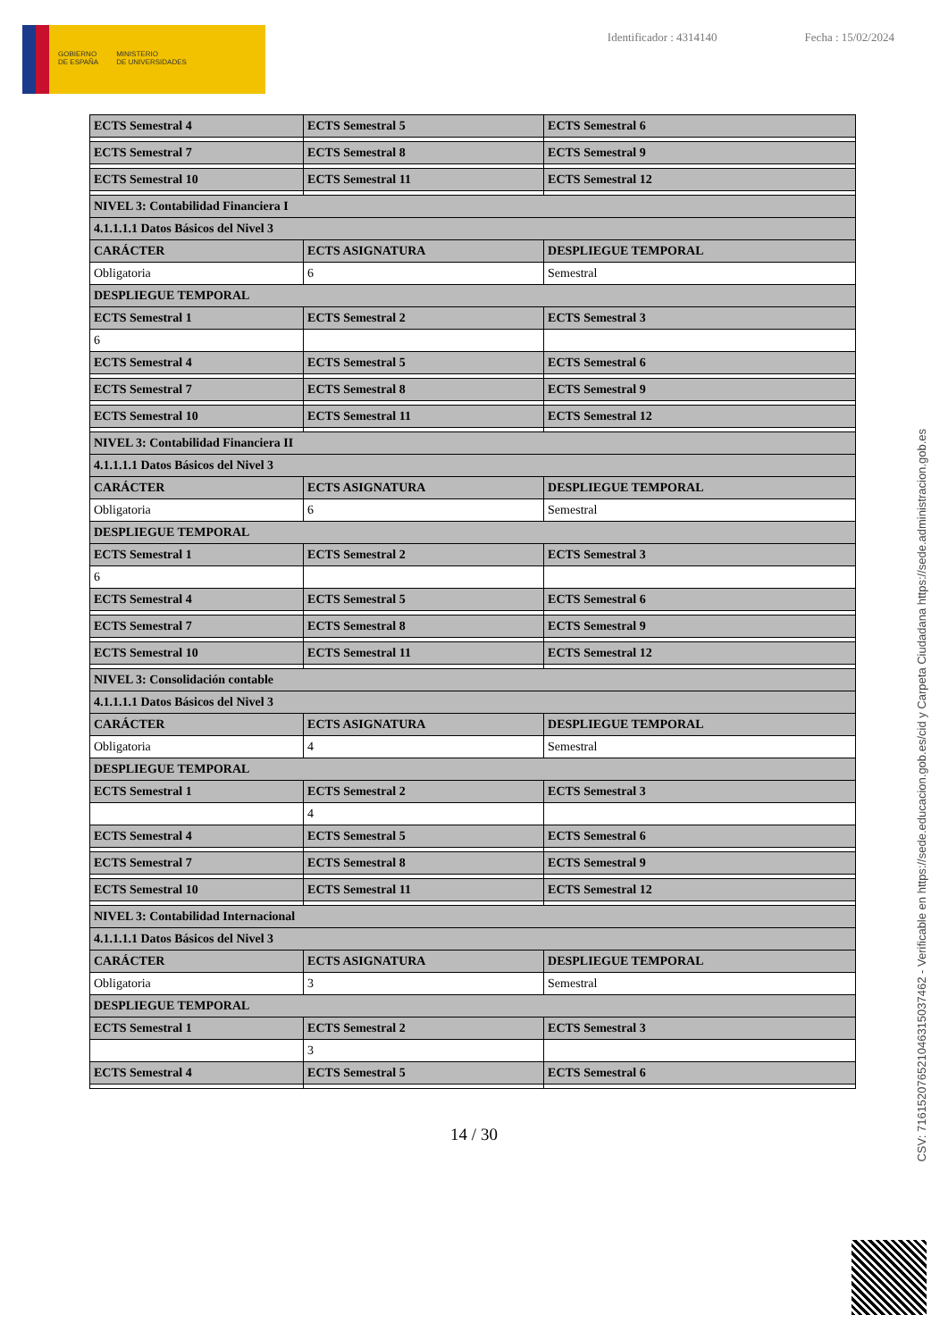GOBIERNO
DE ESPAÑA
MINISTERIO
DE UNIVERSIDADES
Identificador : 4314140 Fecha : 15/02/2024
| ECTS Semestral 4 | ECTS Semestral 5 | ECTS Semestral 6 |
| ECTS Semestral 7 | ECTS Semestral 8 | ECTS Semestral 9 |
| ECTS Semestral 10 | ECTS Semestral 11 | ECTS Semestral 12 |
| NIVEL 3: Contabilidad Financiera I | | |
| 4.1.1.1.1 Datos Básicos del Nivel 3 | | |
| CARÁCTER | ECTS ASIGNATURA | DESPLIEGUE TEMPORAL |
| Obligatoria | 6 | Semestral |
| DESPLIEGUE TEMPORAL | | |
| ECTS Semestral 1 | ECTS Semestral 2 | ECTS Semestral 3 |
| 6 | | |
| ECTS Semestral 4 | ECTS Semestral 5 | ECTS Semestral 6 |
| ECTS Semestral 7 | ECTS Semestral 8 | ECTS Semestral 9 |
| ECTS Semestral 10 | ECTS Semestral 11 | ECTS Semestral 12 |
| NIVEL 3: Contabilidad Financiera II | | |
| 4.1.1.1.1 Datos Básicos del Nivel 3 | | |
| CARÁCTER | ECTS ASIGNATURA | DESPLIEGUE TEMPORAL |
| Obligatoria | 6 | Semestral |
| DESPLIEGUE TEMPORAL | | |
| ECTS Semestral 1 | ECTS Semestral 2 | ECTS Semestral 3 |
| 6 | | |
| ECTS Semestral 4 | ECTS Semestral 5 | ECTS Semestral 6 |
| ECTS Semestral 7 | ECTS Semestral 8 | ECTS Semestral 9 |
| ECTS Semestral 10 | ECTS Semestral 11 | ECTS Semestral 12 |
| NIVEL 3: Consolidación contable | | |
| 4.1.1.1.1 Datos Básicos del Nivel 3 | | |
| CARÁCTER | ECTS ASIGNATURA | DESPLIEGUE TEMPORAL |
| Obligatoria | 4 | Semestral |
| DESPLIEGUE TEMPORAL | | |
| ECTS Semestral 1 | ECTS Semestral 2 | ECTS Semestral 3 |
| | 4 | |
| ECTS Semestral 4 | ECTS Semestral 5 | ECTS Semestral 6 |
| ECTS Semestral 7 | ECTS Semestral 8 | ECTS Semestral 9 |
| ECTS Semestral 10 | ECTS Semestral 11 | ECTS Semestral 12 |
| NIVEL 3: Contabilidad Internacional | | |
| 4.1.1.1.1 Datos Básicos del Nivel 3 | | |
| CARÁCTER | ECTS ASIGNATURA | DESPLIEGUE TEMPORAL |
| Obligatoria | 3 | Semestral |
| DESPLIEGUE TEMPORAL | | |
| ECTS Semestral 1 | ECTS Semestral 2 | ECTS Semestral 3 |
| | 3 | |
| ECTS Semestral 4 | ECTS Semestral 5 | ECTS Semestral 6 |
14 / 30
CSV: 716152076521046315037462 - Verificable en https://sede.educacion.gob.es/cid y Carpeta Ciudadana https://sede.administracion.gob.es